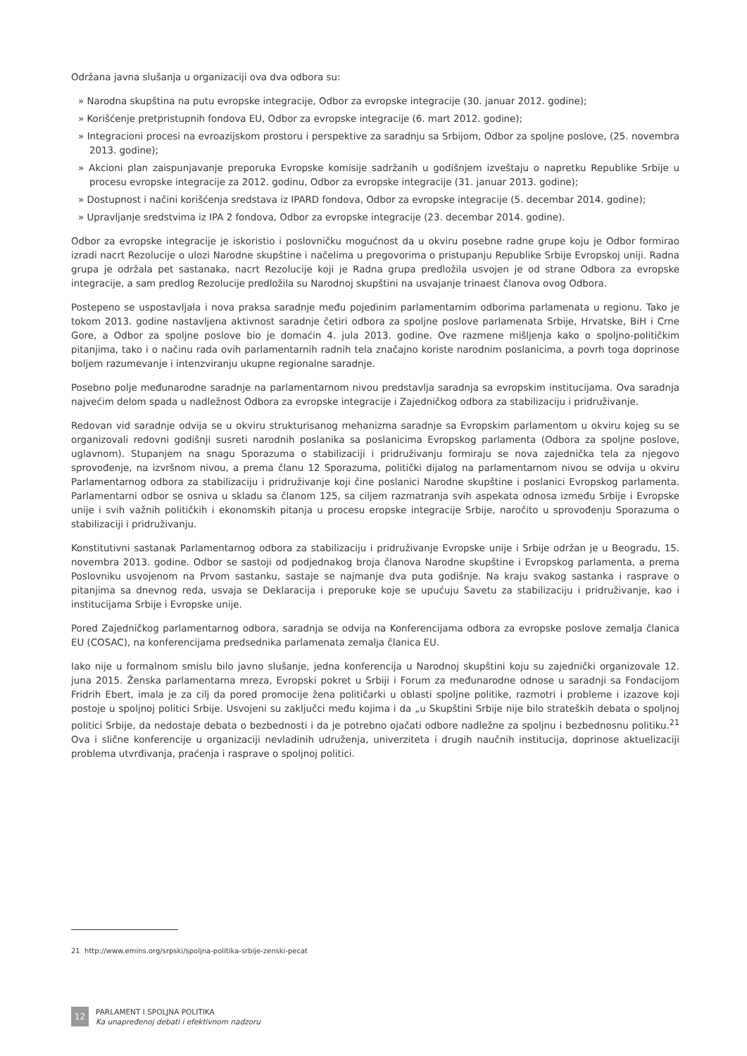Održana javna slušanja u organizaciji ova dva odbora su:
» Narodna skupština na putu evropske integracije, Odbor za evropske integracije (30. januar 2012. godine);
» Korišćenje pretpristupnih fondova EU, Odbor za evropske integracije (6. mart 2012. godine);
» Integracioni procesi na evroazijskom prostoru i perspektive za saradnju sa Srbijom, Odbor za spoljne poslove, (25. novembra 2013. godine);
» Akcioni plan zaispunjavanje preporuka Evropske komisije sadržanih u godišnjem izveštaju o napretku Republike Srbije u procesu evropske integracije za 2012. godinu, Odbor za evropske integracije (31. januar 2013. godine);
» Dostupnost i načini korišćenja sredstava iz IPARD fondova, Odbor za evropske integracije (5. decembar 2014. godine);
» Upravljanje sredstvima iz IPA 2 fondova, Odbor za evropske integracije (23. decembar 2014. godine).
Odbor za evropske integracije je iskoristio i poslovničku mogućnost da u okviru posebne radne grupe koju je Odbor formirao izradi nacrt Rezolucije o ulozi Narodne skupštine i načelima u pregovorima o pristupanju Republike Srbije Evropskoj uniji. Radna grupa je održala pet sastanaka, nacrt Rezolucije koji je Radna grupa predložila usvojen je od strane Odbora za evropske integracije, a sam predlog Rezolucije predložila su Narodnoj skupštini na usvajanje trinaest članova ovog Odbora.
Postepeno se uspostavljala i nova praksa saradnje među pojedinim parlamentarnim odborima parlamenata u regionu. Tako je tokom 2013. godine nastavljena aktivnost saradnje četiri odbora za spoljne poslove parlamenata Srbije, Hrvatske, BiH i Crne Gore, a Odbor za spoljne poslove bio je domaćin 4. jula 2013. godine. Ove razmene mišljenja kako o spoljno-političkim pitanjima, tako i o načinu rada ovih parlamentarnih radnih tela značajno koriste narodnim poslanicima, a povrh toga doprinose boljem razumevanje i intenzviranju ukupne regionalne saradnje.
Posebno polje međunarodne saradnje na parlamentarnom nivou predstavlja saradnja sa evropskim institucijama. Ova saradnja najvećim delom spada u nadležnost Odbora za evropske integracije i Zajedničkog odbora za stabilizaciju i pridruživanje.
Redovan vid saradnje odvija se u okviru strukturisanog mehanizma saradnje sa Evropskim parlamentom u okviru kojeg su se organizovali redovni godišnji susreti narodnih poslanika sa poslanicima Evropskog parlamenta (Odbora za spoljne poslove, uglavnom). Stupanjem na snagu Sporazuma o stabilizaciji i pridruživanju formiraju se nova zajednička tela za njegovo sprovođenje, na izvršnom nivou, a prema članu 12 Sporazuma, politički dijalog na parlamentarnom nivou se odvija u okviru Parlamentarnog odbora za stabilizaciju i pridruživanje koji čine poslanici Narodne skupštine i poslanici Evropskog parlamenta. Parlamentarni odbor se osniva u skladu sa članom 125, sa ciljem razmatranja svih aspekata odnosa između Srbije i Evropske unije i svih važnih političkih i ekonomskih pitanja u procesu eropske integracije Srbije, naročito u sprovođenju Sporazuma o stabilizaciji i pridruživanju.
Konstitutivni sastanak Parlamentarnog odbora za stabilizaciju i pridruživanje Evropske unije i Srbije održan je u Beogradu, 15. novembra 2013. godine. Odbor se sastoji od podjednakog broja članova Narodne skupštine i Evropskog parlamenta, a prema Poslovniku usvojenom na Prvom sastanku, sastaje se najmanje dva puta godišnje. Na kraju svakog sastanka i rasprave o pitanjima sa dnevnog reda, usvaja se Deklaracija i preporuke koje se upućuju Savetu za stabilizaciju i pridruživanje, kao i institucijama Srbije i Evropske unije.
Pored Zajedničkog parlamentarnog odbora, saradnja se odvija na Konferencijama odbora za evropske poslove zemalja članica EU (COSAC), na konferencijama predsednika parlamenata zemalja članica EU.
Iako nije u formalnom smislu bilo javno slušanje, jedna konferencija u Narodnoj skupštini koju su zajednički organizovale 12. juna 2015. Ženska parlamentarna mreza, Evropski pokret u Srbiji i Forum za međunarodne odnose u saradnji sa Fondacijom Fridrih Ebert, imala je za cilj da pored promocije žena političarki u oblasti spoljne politike, razmotri i probleme i izazove koji postoje u spoljnoj politici Srbije. Usvojeni su zaključci među kojima i da „u Skupštini Srbije nije bilo strateških debata o spoljnoj politici Srbije, da nedostaje debata o bezbednosti i da je potrebno ojačati odbore nadležne za spoljnu i bezbednosnu politiku.<sup>21</sup> Ova i slične konferencije u organizaciji nevladinih udruženja, univerziteta i drugih naučnih institucija, doprinose aktuelizaciji problema utvrđivanja, praćenja i rasprave o spoljnoj politici.
21 http://www.emins.org/srpski/spoljna-politika-srbije-zenski-pecat
12
PARLAMENT I SPOLJNA POLITIKA
Ka unapređenoj debati i efektivnom nadzoru